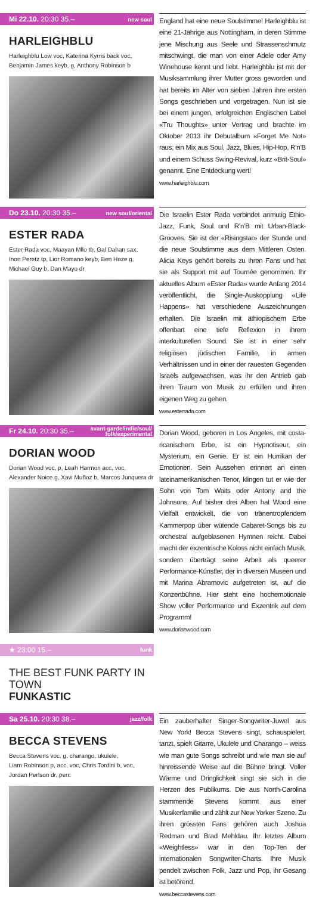Mi 22.10. 20:30 35.– new soul
HARLEIGHBLU
Harleighblu Low voc, Katerina Kyrris back voc,
Benjamin James keyb, g, Anthony Robinson b
England hat eine neue Soulstimme! Harleighblu ist eine 21-Jährige aus Nottingham, in deren Stimme jene Mischung aus Seele und Strassenschmutz mitschwingt, die man von einer Adele oder Amy Winehouse kennt und liebt. Harleighblu ist mit der Musiksammlung ihrer Mutter gross geworden und hat bereits im Alter von sieben Jahren ihre ersten Songs geschrieben und vorgetragen. Nun ist sie bei einem jungen, erfolgreichen Englischen Label «Tru Thoughts» unter Vertrag und brachte im Oktober 2013 ihr Debutalbum «Forget Me Not» raus; ein Mix aus Soul, Jazz, Blues, Hip-Hop, R’n’B und einem Schuss Swing-Revival, kurz «Brit-Soul» genannt. Eine Entdeckung wert!
www.harleighblu.com
Do 23.10. 20:30 35.– new soul/oriental
ESTER RADA
Ester Rada voc, Maayan Mllo tb, Gal Dahan sax,
Inon Peretz tp, Lior Romano keyb, Ben Hoze g,
Michael Guy b, Dan Mayo dr
Die Israelin Ester Rada verbindet anmutig Ethio-Jazz, Funk, Soul und R’n’B mit Urban-Black-Grooves. Sie ist der «Risingstar» der Stunde und die neue Soulstimme aus dem Mittleren Osten. Alicia Keys gehört bereits zu ihren Fans und hat sie als Support mit auf Tournée genommen. Ihr aktuelles Album «Ester Rada» wurde Anfang 2014 veröffentlicht, die Single-Auskopplung «Life Happens» hat verschiedene Auszeichnungen erhalten. Die Israelin mit äthiopischem Erbe offenbart eine tiefe Reflexion in ihrem interkulturellen Sound. Sie ist in einer sehr religiösen jüdischen Familie, in armen Verhältnissen und in einer der rauesten Gegenden Israels aufgewachsen, was ihr den Antrieb gab ihren Traum von Musik zu erfüllen und ihren eigenen Weg zu gehen.
www.esterrada.com
Fr 24.10. 20:30 35.– avant-garde/indie/soul/
folk/experimental
DORIAN WOOD
Dorian Wood voc, p, Leah Harmon acc, voc,
Alexander Noice g, Xavi Muñoz b, Marcos Junquera dr
Dorian Wood, geboren in Los Angeles, mit costa-ricanischem Erbe, ist ein Hypnotiseur, ein Mysterium, ein Genie. Er ist ein Hurrikan der Emotionen. Sein Aussehen erinnert an einen lateinamerikanischen Tenor, klingen tut er wie der Sohn von Tom Waits oder Antony and the Johnsons. Auf bisher drei Alben hat Wood eine Vielfalt entwickelt, die von tränentropfendem Kammerpop über wütende Cabaret-Songs bis zu orchestral aufgeblasenen Hymnen reicht. Dabei macht der exzentrische Koloss nicht einfach Musik, sondern überträgt seine Arbeit als queerer Performance-Künstler, der in diversen Museen und mit Marina Abramovic aufgetreten ist, auf die Konzertbühne. Hier steht eine hochemotionale Show voller Performance und Exzentrik auf dem Programm!
www.dorianwood.com
★ 23:00 15.– funk
THE BEST FUNK PARTY IN TOWN
FUNKASTIC
Sa 25.10. 20:30 38.– jazz/folk
BECCA STEVENS
Becca Stevens voc, g, charango, ukulele,
Liam Robinson p, acc, voc, Chris Tordini b, voc,
Jordan Perlson dr, perc
Ein zauberhafter Singer-Songwriter-Juwel aus New York! Becca Stevens singt, schauspielert, tanzt, spielt Gitarre, Ukulele und Charango – weiss wie man gute Songs schreibt und wie man sie auf hinreissende Weise auf die Bühne bringt. Voller Wärme und Dringlichkeit singt sie sich in die Herzen des Publikums. Die aus North-Carolina stammende Stevens kommt aus einer Musikerfamilie und zählt zur New Yorker Szene. Zu ihren grössten Fans gehören auch Joshua Redman und Brad Mehldau. Ihr letztes Album «Weightless» war in den Top-Ten der internationalen Songwriter-Charts. Ihre Musik pendelt zwischen Folk, Jazz und Pop, ihr Gesang ist betörend.
www.beccastevens.com